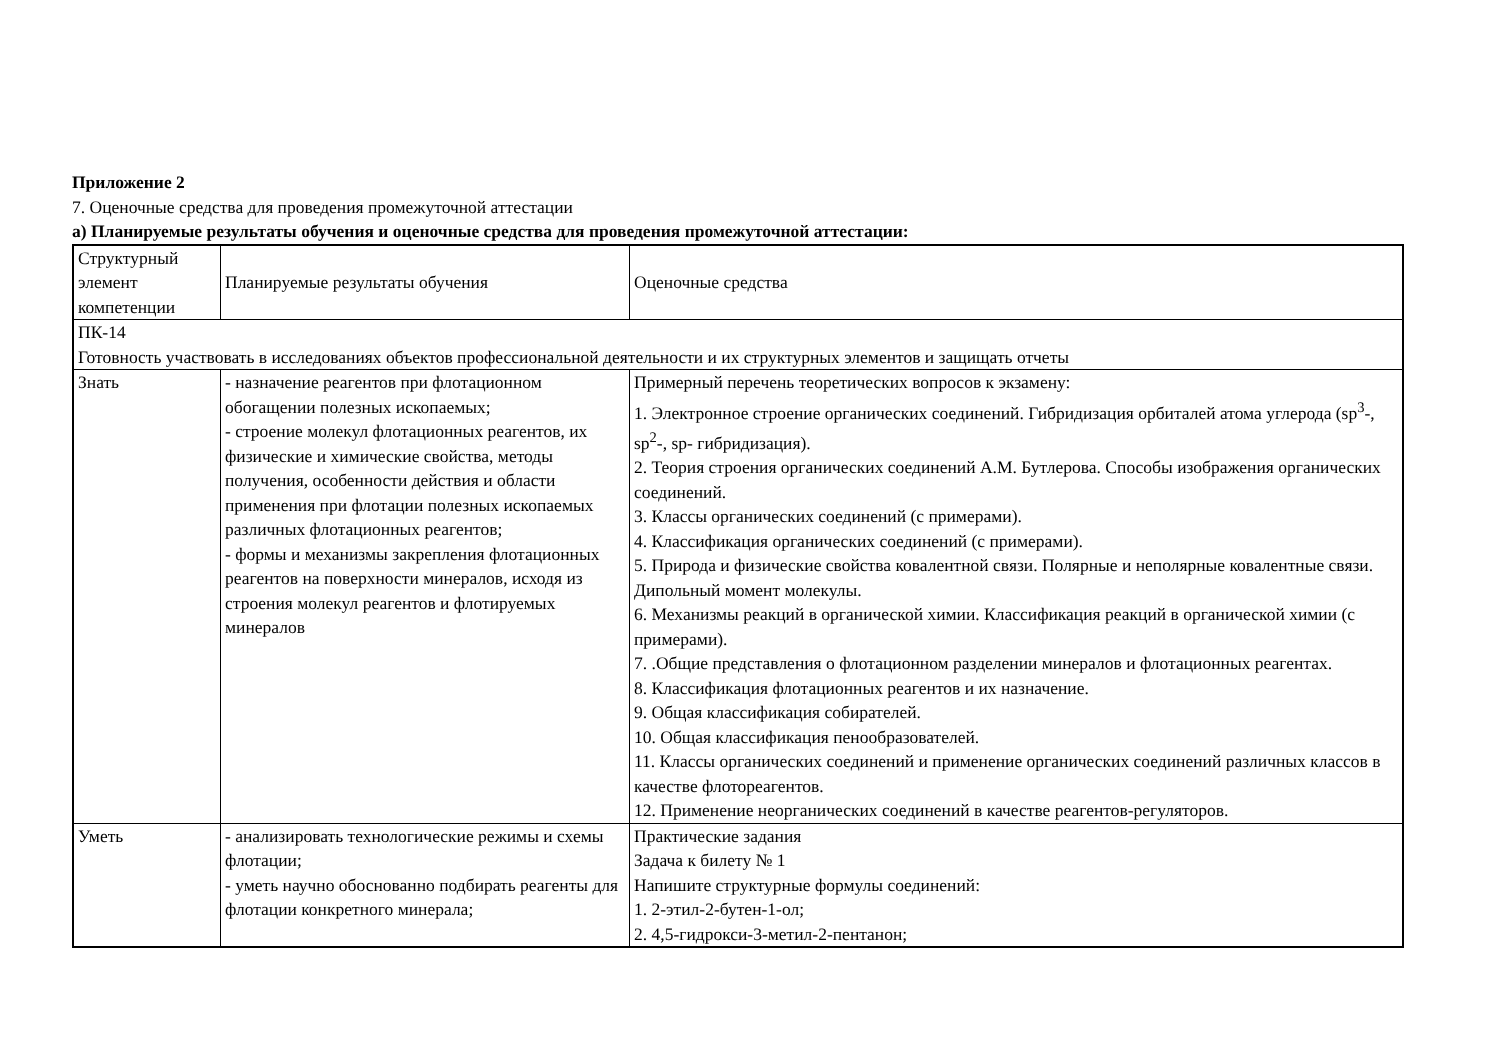Приложение 2
7. Оценочные средства для проведения промежуточной аттестации
а) Планируемые результаты обучения и оценочные средства для проведения промежуточной аттестации:
| Структурный элемент компетенции | Планируемые результаты обучения | Оценочные средства |
| ПК-14 Готовность участвовать в исследованиях объектов профессиональной деятельности и их структурных элементов и защищать отчеты | | |
| Знать | - назначение реагентов при флотационном обогащении полезных ископаемых; - строение молекул флотационных реагентов, их физические и химические свойства, методы получения, особенности действия и области применения при флотации полезных ископаемых различных флотационных реагентов; - формы и механизмы закрепления флотационных реагентов на поверхности минералов, исходя из строения молекул реагентов и флотируемых минералов | Примерный перечень теоретических вопросов к экзамену: 1. Электронное строение органических соединений. Гибридизация орбиталей атома углерода (sp<sup>3</sup>-, sp<sup>2</sup>-, sp- гибридизация). 2. Теория строения органических соединений А.М. Бутлерова. Способы изображения органических соединений. 3. Классы органических соединений (с примерами). 4. Классификация органических соединений (с примерами). 5. Природа и физические свойства ковалентной связи. Полярные и неполярные ковалентные связи. Дипольный момент молекулы. 6. Механизмы реакций в органической химии. Классификация реакций в органической химии (с примерами). 7. .Общие представления о флотационном разделении минералов и флотационных реагентах. 8. Классификация флотационных реагентов и их назначение. 9. Общая классификация собирателей. 10. Общая классификация пенообразователей. 11. Классы органических соединений и применение органических соединений различных классов в качестве флотореагентов. 12. Применение неорганических соединений в качестве реагентов-регуляторов. |
| Уметь | - анализировать технологические режимы и схемы флотации; - уметь научно обоснованно подбирать реагенты для флотации конкретного минерала; | Практические задания Задача к билету № 1 Напишите структурные формулы соединений: 1. 2-этил-2-бутен-1-ол; 2. 4,5-гидрокси-3-метил-2-пентанон; |